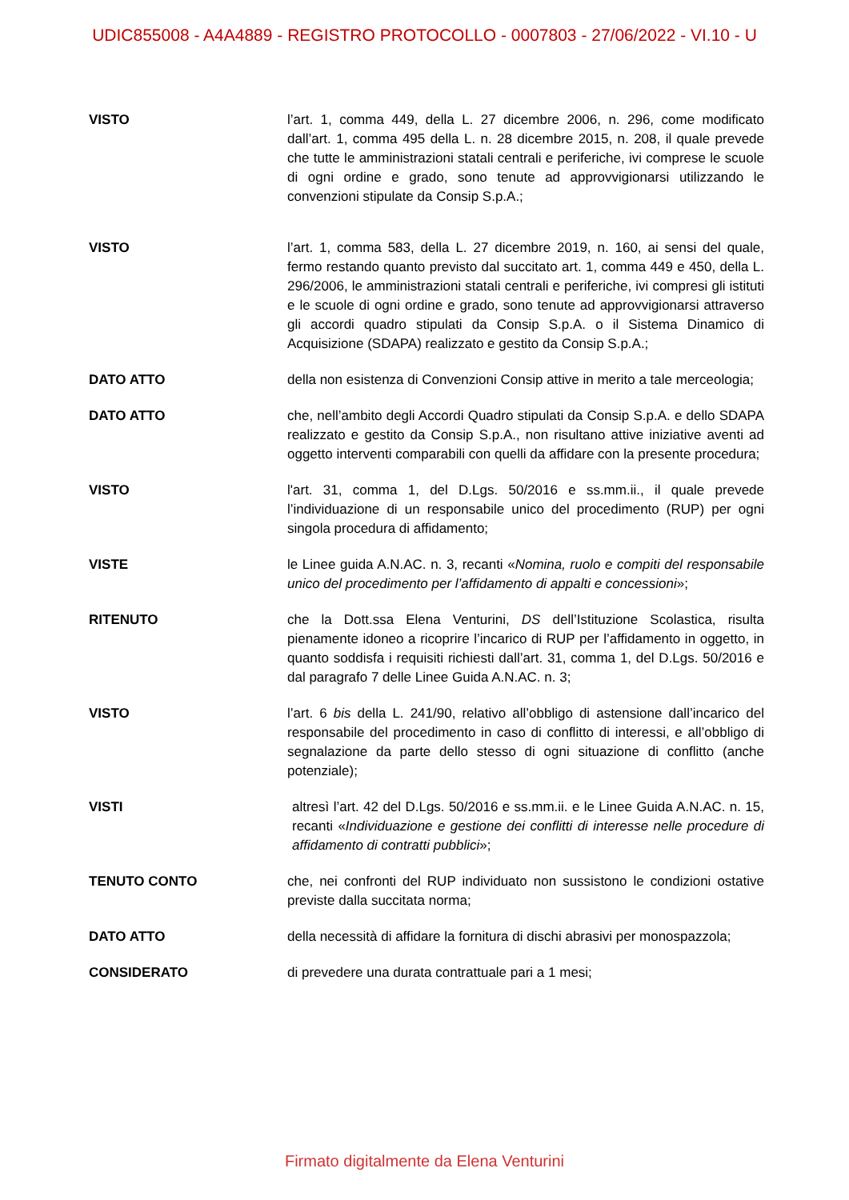UDIC855008 - A4A4889 - REGISTRO PROTOCOLLO - 0007803 - 27/06/2022 - VI.10 - U
VISTO l’art. 1, comma 449, della L. 27 dicembre 2006, n. 296, come modificato dall’art. 1, comma 495 della L. n. 28 dicembre 2015, n. 208, il quale prevede che tutte le amministrazioni statali centrali e periferiche, ivi comprese le scuole di ogni ordine e grado, sono tenute ad approvvigionarsi utilizzando le convenzioni stipulate da Consip S.p.A.;
VISTO l’art. 1, comma 583, della L. 27 dicembre 2019, n. 160, ai sensi del quale, fermo restando quanto previsto dal succitato art. 1, comma 449 e 450, della L. 296/2006, le amministrazioni statali centrali e periferiche, ivi compresi gli istituti e le scuole di ogni ordine e grado, sono tenute ad approvvigionarsi attraverso gli accordi quadro stipulati da Consip S.p.A. o il Sistema Dinamico di Acquisizione (SDAPA) realizzato e gestito da Consip S.p.A.;
DATO ATTO della non esistenza di Convenzioni Consip attive in merito a tale merceologia;
DATO ATTO che, nell’ambito degli Accordi Quadro stipulati da Consip S.p.A. e dello SDAPA realizzato e gestito da Consip S.p.A., non risultano attive iniziative aventi ad oggetto interventi comparabili con quelli da affidare con la presente procedura;
VISTO l'art. 31, comma 1, del D.Lgs. 50/2016 e ss.mm.ii., il quale prevede l’individuazione di un responsabile unico del procedimento (RUP) per ogni singola procedura di affidamento;
VISTE le Linee guida A.N.AC. n. 3, recanti «Nomina, ruolo e compiti del responsabile unico del procedimento per l’affidamento di appalti e concessioni»;
RITENUTO che la Dott.ssa Elena Venturini, DS dell’Istituzione Scolastica, risulta pienamente idoneo a ricoprire l’incarico di RUP per l’affidamento in oggetto, in quanto soddisfa i requisiti richiesti dall’art. 31, comma 1, del D.Lgs. 50/2016 e dal paragrafo 7 delle Linee Guida A.N.AC. n. 3;
VISTO l’art. 6 bis della L. 241/90, relativo all’obbligo di astensione dall’incarico del responsabile del procedimento in caso di conflitto di interessi, e all’obbligo di segnalazione da parte dello stesso di ogni situazione di conflitto (anche potenziale);
VISTI altresì l’art. 42 del D.Lgs. 50/2016 e ss.mm.ii. e le Linee Guida A.N.AC. n. 15, recanti «Individuazione e gestione dei conflitti di interesse nelle procedure di affidamento di contratti pubblici»;
TENUTO CONTO che, nei confronti del RUP individuato non sussistono le condizioni ostative previste dalla succitata norma;
DATO ATTO della necessità di affidare la fornitura di dischi abrasivi per monospazzola;
CONSIDERATO di prevedere una durata contrattuale pari a 1 mesi;
Firmato digitalmente da Elena Venturini